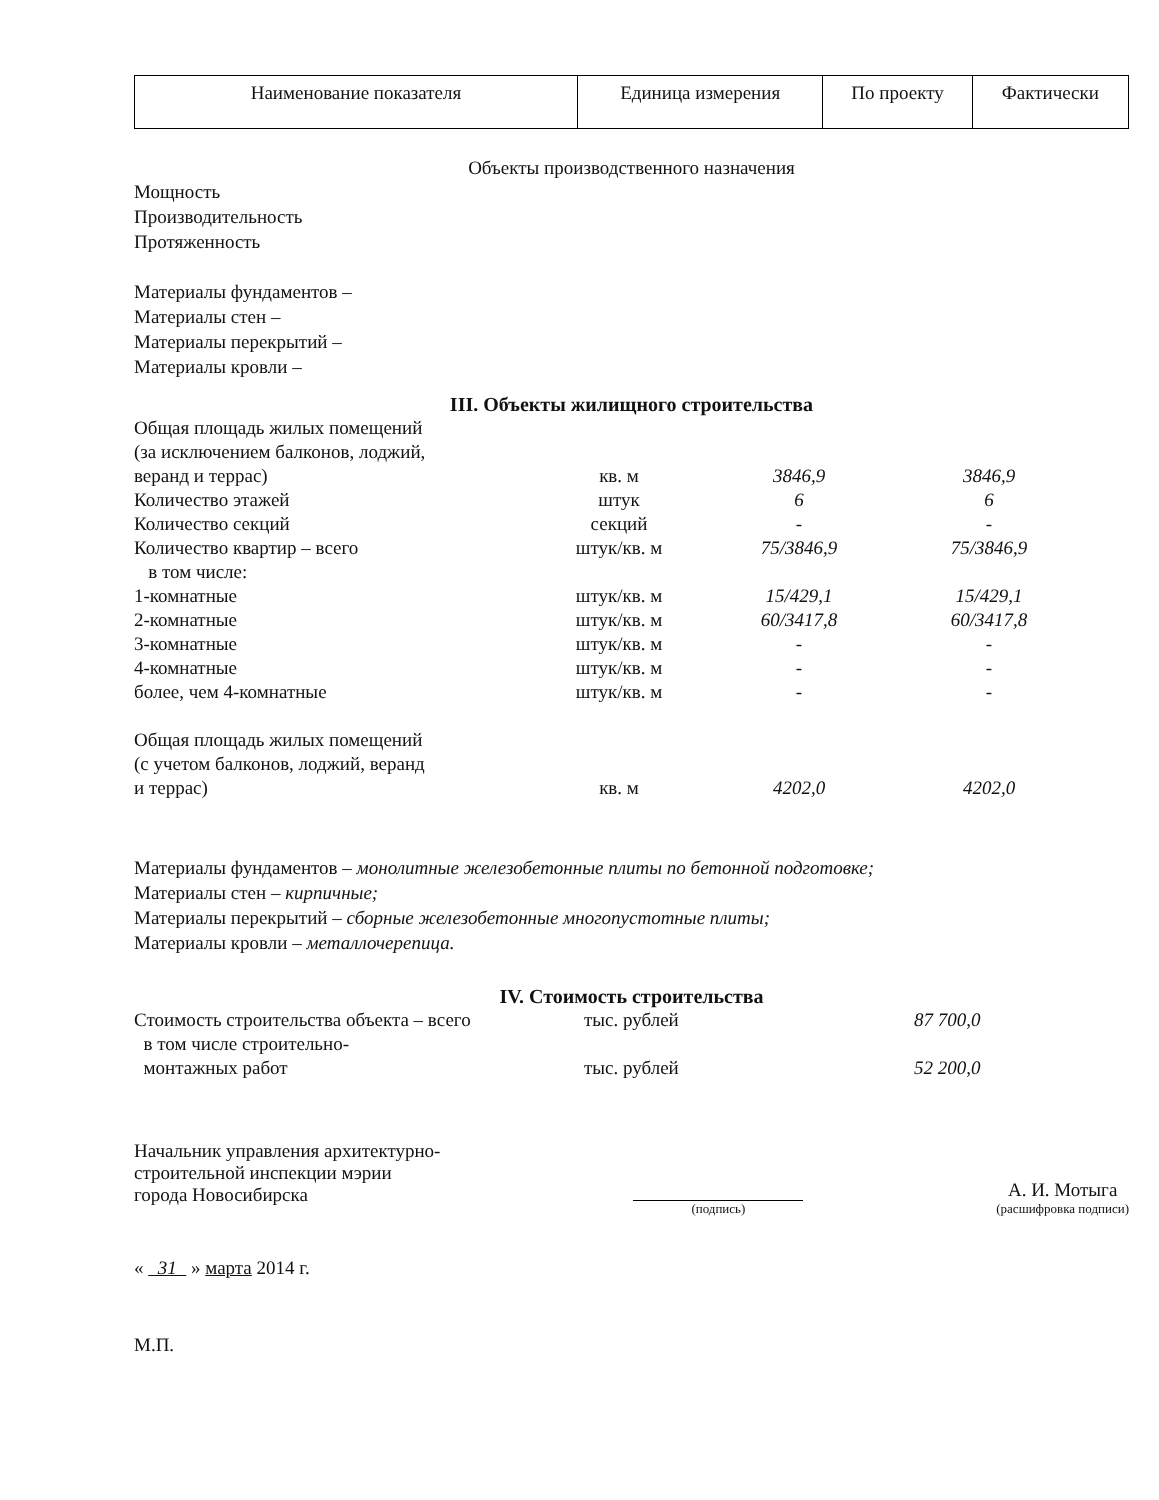| Наименование показателя | Единица измерения | По проекту | Фактически |
| --- | --- | --- | --- |
Объекты производственного назначения
Мощность
Производительность
Протяженность
Материалы фундаментов –
Материалы стен –
Материалы перекрытий –
Материалы кровли –
III. Объекты жилищного строительства
| Общая площадь жилых помещений (за исключением балконов, лоджий, веранд и террас) | кв. м | 3846,9 | 3846,9 |
| Количество этажей | штук | 6 | 6 |
| Количество секций | секций | - | - |
| Количество квартир – всего в том числе: | штук/кв. м | 75/3846,9 | 75/3846,9 |
| 1-комнатные | штук/кв. м | 15/429,1 | 15/429,1 |
| 2-комнатные | штук/кв. м | 60/3417,8 | 60/3417,8 |
| 3-комнатные | штук/кв. м | - | - |
| 4-комнатные | штук/кв. м | - | - |
| более, чем 4-комнатные | штук/кв. м | - | - |
| Общая площадь жилых помещений (с учетом балконов, лоджий, веранд и террас) | кв. м | 4202,0 | 4202,0 |
Материалы фундаментов – монолитные железобетонные плиты по бетонной подготовке;
Материалы стен – кирпичные;
Материалы перекрытий – сборные железобетонные многопустотные плиты;
Материалы кровли – металлочерепица.
IV. Стоимость строительства
| Стоимость строительства объекта – всего | тыс. рублей | 87 700,0 |
| в том числе строительно- монтажных работ | тыс. рублей | 52 200,0 |
Начальник управления архитектурно-
строительной инспекции мэрии
города Новосибирска
(подпись)
А. И. Мотыга
(расшифровка подписи)
« 31 » марта 2014 г.
М.П.